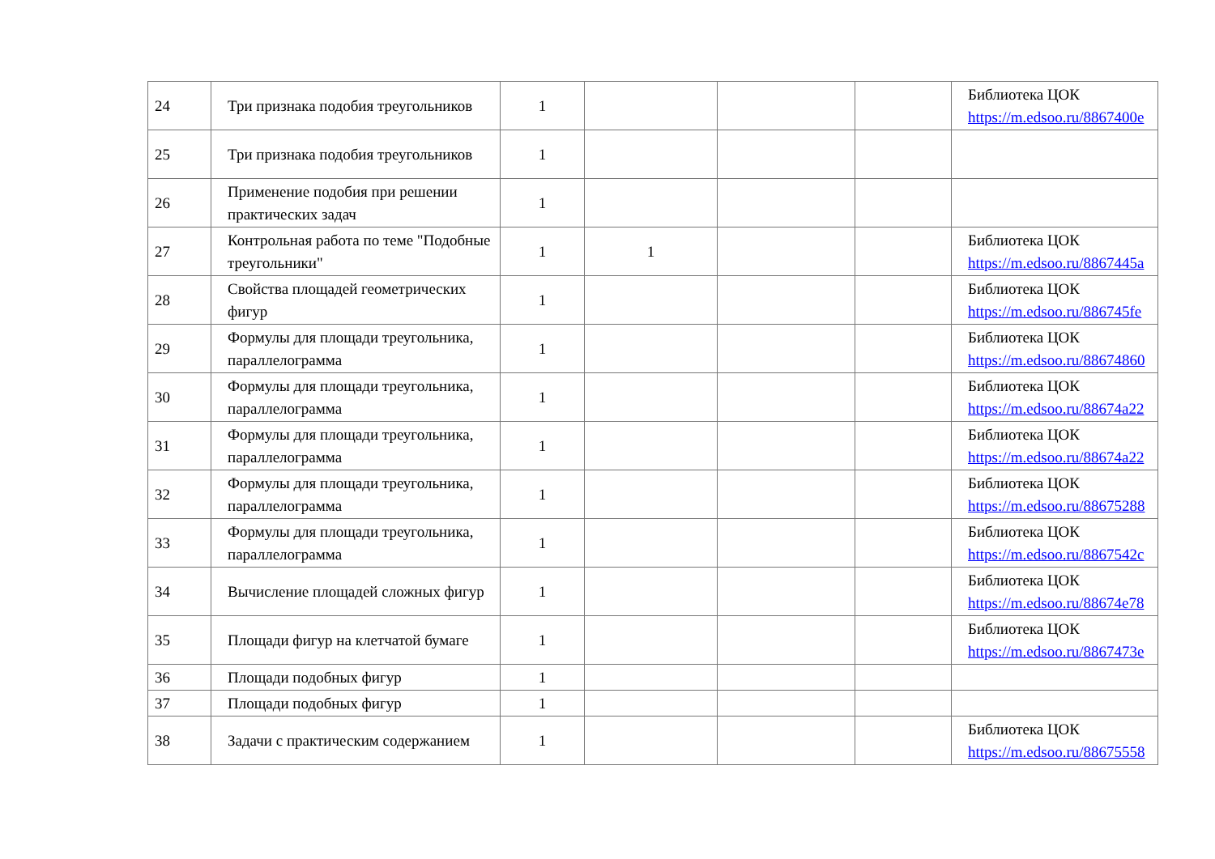| 24 | Три признака подобия треугольников | 1 | | | | Библиотека ЦОК https://m.edsoo.ru/8867400e |
| 25 | Три признака подобия треугольников | 1 | | | | |
| 26 | Применение подобия при решении практических задач | 1 | | | | |
| 27 | Контрольная работа по теме "Подобные треугольники" | 1 | 1 | | | Библиотека ЦОК https://m.edsoo.ru/8867445a |
| 28 | Свойства площадей геометрических фигур | 1 | | | | Библиотека ЦОК https://m.edsoo.ru/886745fe |
| 29 | Формулы для площади треугольника, параллелограмма | 1 | | | | Библиотека ЦОК https://m.edsoo.ru/88674860 |
| 30 | Формулы для площади треугольника, параллелограмма | 1 | | | | Библиотека ЦОК https://m.edsoo.ru/88674a22 |
| 31 | Формулы для площади треугольника, параллелограмма | 1 | | | | Библиотека ЦОК https://m.edsoo.ru/88674a22 |
| 32 | Формулы для площади треугольника, параллелограмма | 1 | | | | Библиотека ЦОК https://m.edsoo.ru/88675288 |
| 33 | Формулы для площади треугольника, параллелограмма | 1 | | | | Библиотека ЦОК https://m.edsoo.ru/8867542c |
| 34 | Вычисление площадей сложных фигур | 1 | | | | Библиотека ЦОК https://m.edsoo.ru/88674e78 |
| 35 | Площади фигур на клетчатой бумаге | 1 | | | | Библиотека ЦОК https://m.edsoo.ru/8867473e |
| 36 | Площади подобных фигур | 1 | | | | |
| 37 | Площади подобных фигур | 1 | | | | |
| 38 | Задачи с практическим содержанием | 1 | | | | Библиотека ЦОК https://m.edsoo.ru/88675558 |